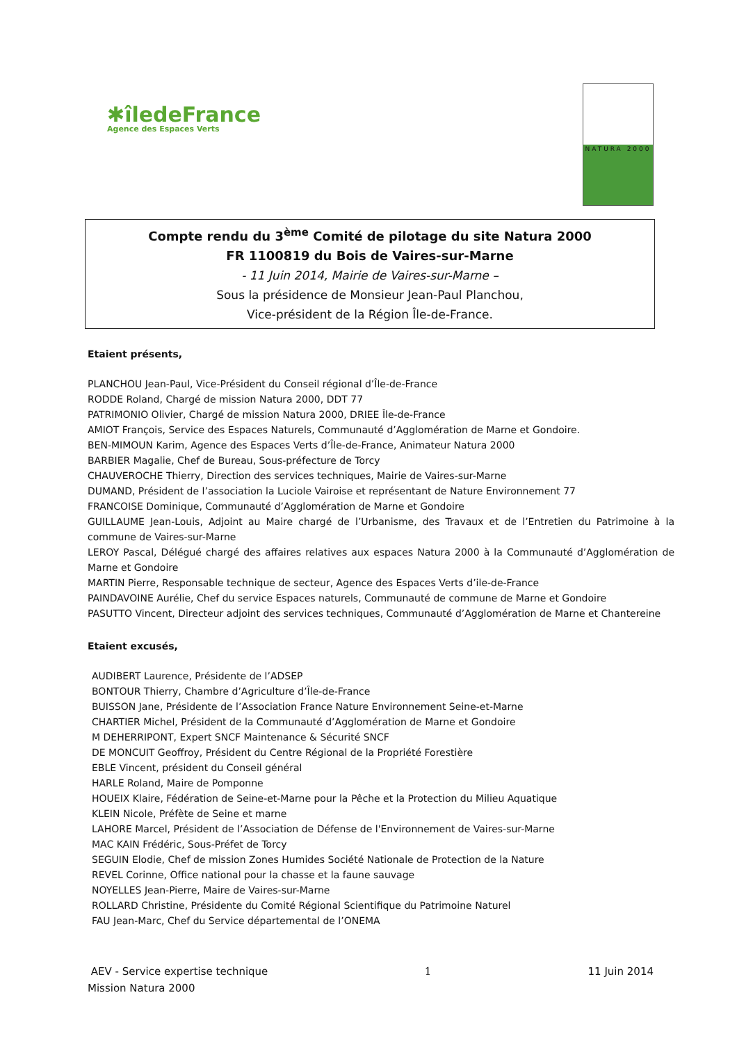✱îledeFrance
Agence des Espaces Verts
NATURA 2000
Compte rendu du 3<sup>ème</sup> Comité de pilotage du site Natura 2000
FR 1100819 du Bois de Vaires-sur-Marne
- 11 Juin 2014, Mairie de Vaires-sur-Marne –
Sous la présidence de Monsieur Jean-Paul Planchou,
Vice-président de la Région Île-de-France.
Etaient présents,
PLANCHOU Jean-Paul, Vice-Président du Conseil régional d’Île-de-France
RODDE Roland, Chargé de mission Natura 2000, DDT 77
PATRIMONIO Olivier, Chargé de mission Natura 2000, DRIEE Île-de-France
AMIOT François, Service des Espaces Naturels, Communauté d’Agglomération de Marne et Gondoire.
BEN-MIMOUN Karim, Agence des Espaces Verts d’Île-de-France, Animateur Natura 2000
BARBIER Magalie, Chef de Bureau, Sous-préfecture de Torcy
CHAUVEROCHE Thierry, Direction des services techniques, Mairie de Vaires-sur-Marne
DUMAND, Président de l’association la Luciole Vairoise et représentant de Nature Environnement 77
FRANCOISE Dominique, Communauté d’Agglomération de Marne et Gondoire
GUILLAUME Jean-Louis, Adjoint au Maire chargé de l’Urbanisme, des Travaux et de l’Entretien du Patrimoine à la commune de Vaires-sur-Marne
LEROY Pascal, Délégué chargé des affaires relatives aux espaces Natura 2000 à la Communauté d’Agglomération de Marne et Gondoire
MARTIN Pierre, Responsable technique de secteur, Agence des Espaces Verts d’ile-de-France
PAINDAVOINE Aurélie, Chef du service Espaces naturels, Communauté de commune de Marne et Gondoire
PASUTTO Vincent, Directeur adjoint des services techniques, Communauté d’Agglomération de Marne et Chantereine
Etaient excusés,
AUDIBERT Laurence, Présidente de l’ADSEP
BONTOUR Thierry, Chambre d’Agriculture d’Île-de-France
BUISSON Jane, Présidente de l’Association France Nature Environnement Seine-et-Marne
CHARTIER Michel, Président de la Communauté d’Agglomération de Marne et Gondoire
M DEHERRIPONT, Expert SNCF Maintenance & Sécurité SNCF
DE MONCUIT Geoffroy, Président du Centre Régional de la Propriété Forestière
EBLE Vincent, président du Conseil général
HARLE Roland, Maire de Pomponne
HOUEIX Klaire, Fédération de Seine-et-Marne pour la Pêche et la Protection du Milieu Aquatique
KLEIN Nicole, Préfète de Seine et marne
LAHORE Marcel, Président de l’Association de Défense de l'Environnement de Vaires-sur-Marne
MAC KAIN Frédéric, Sous-Préfet de Torcy
SEGUIN Elodie, Chef de mission Zones Humides Société Nationale de Protection de la Nature
REVEL Corinne, Office national pour la chasse et la faune sauvage
NOYELLES Jean-Pierre, Maire de Vaires-sur-Marne
ROLLARD Christine, Présidente du Comité Régional Scientifique du Patrimoine Naturel
FAU Jean-Marc, Chef du Service départemental de l’ONEMA
AEV - Service expertise technique
Mission Natura 2000
1 11 Juin 2014